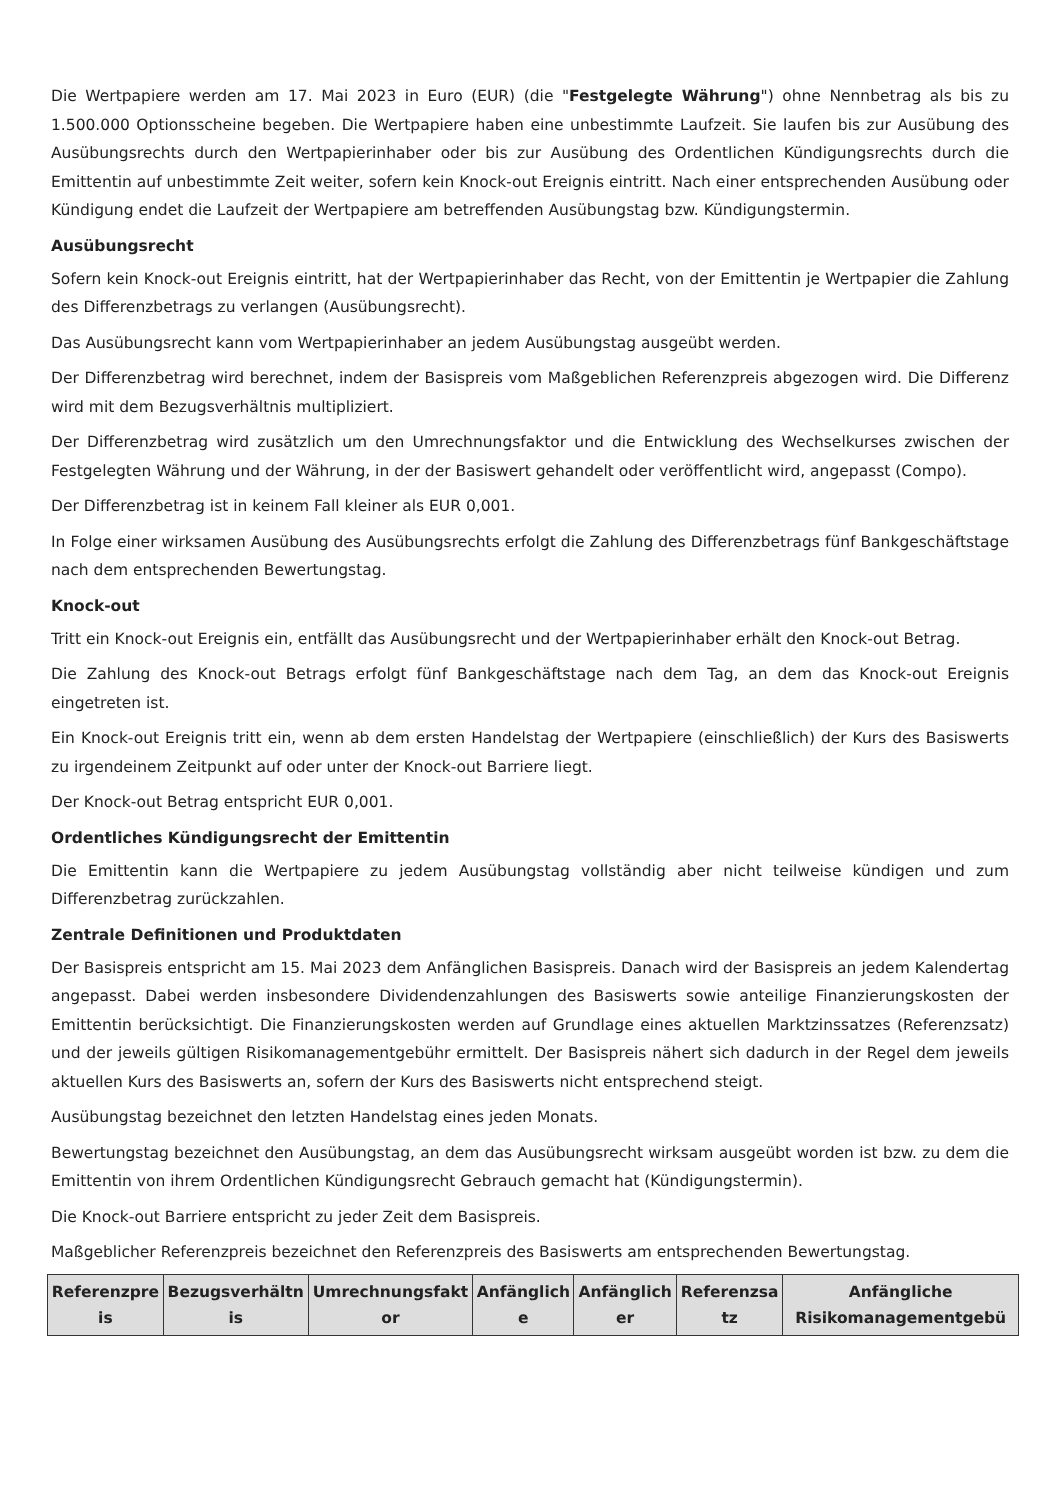Die Wertpapiere werden am 17. Mai 2023 in Euro (EUR) (die "Festgelegte Währung") ohne Nennbetrag als bis zu 1.500.000 Optionsscheine begeben. Die Wertpapiere haben eine unbestimmte Laufzeit. Sie laufen bis zur Ausübung des Ausübungsrechts durch den Wertpapierinhaber oder bis zur Ausübung des Ordentlichen Kündigungsrechts durch die Emittentin auf unbestimmte Zeit weiter, sofern kein Knock-out Ereignis eintritt. Nach einer entsprechenden Ausübung oder Kündigung endet die Laufzeit der Wertpapiere am betreffenden Ausübungstag bzw. Kündigungstermin.
Ausübungsrecht
Sofern kein Knock-out Ereignis eintritt, hat der Wertpapierinhaber das Recht, von der Emittentin je Wertpapier die Zahlung des Differenzbetrags zu verlangen (Ausübungsrecht).
Das Ausübungsrecht kann vom Wertpapierinhaber an jedem Ausübungstag ausgeübt werden.
Der Differenzbetrag wird berechnet, indem der Basispreis vom Maßgeblichen Referenzpreis abgezogen wird. Die Differenz wird mit dem Bezugsverhältnis multipliziert.
Der Differenzbetrag wird zusätzlich um den Umrechnungsfaktor und die Entwicklung des Wechselkurses zwischen der Festgelegten Währung und der Währung, in der der Basiswert gehandelt oder veröffentlicht wird, angepasst (Compo).
Der Differenzbetrag ist in keinem Fall kleiner als EUR 0,001.
In Folge einer wirksamen Ausübung des Ausübungsrechts erfolgt die Zahlung des Differenzbetrags fünf Bankgeschäftstage nach dem entsprechenden Bewertungstag.
Knock-out
Tritt ein Knock-out Ereignis ein, entfällt das Ausübungsrecht und der Wertpapierinhaber erhält den Knock-out Betrag.
Die Zahlung des Knock-out Betrags erfolgt fünf Bankgeschäftstage nach dem Tag, an dem das Knock-out Ereignis eingetreten ist.
Ein Knock-out Ereignis tritt ein, wenn ab dem ersten Handelstag der Wertpapiere (einschließlich) der Kurs des Basiswerts zu irgendeinem Zeitpunkt auf oder unter der Knock-out Barriere liegt.
Der Knock-out Betrag entspricht EUR 0,001.
Ordentliches Kündigungsrecht der Emittentin
Die Emittentin kann die Wertpapiere zu jedem Ausübungstag vollständig aber nicht teilweise kündigen und zum Differenzbetrag zurückzahlen.
Zentrale Definitionen und Produktdaten
Der Basispreis entspricht am 15. Mai 2023 dem Anfänglichen Basispreis. Danach wird der Basispreis an jedem Kalendertag angepasst. Dabei werden insbesondere Dividendenzahlungen des Basiswerts sowie anteilige Finanzierungskosten der Emittentin berücksichtigt. Die Finanzierungskosten werden auf Grundlage eines aktuellen Marktzinssatzes (Referenzsatz) und der jeweils gültigen Risikomanagementgebühr ermittelt. Der Basispreis nähert sich dadurch in der Regel dem jeweils aktuellen Kurs des Basiswerts an, sofern der Kurs des Basiswerts nicht entsprechend steigt.
Ausübungstag bezeichnet den letzten Handelstag eines jeden Monats.
Bewertungstag bezeichnet den Ausübungstag, an dem das Ausübungsrecht wirksam ausgeübt worden ist bzw. zu dem die Emittentin von ihrem Ordentlichen Kündigungsrecht Gebrauch gemacht hat (Kündigungstermin).
Die Knock-out Barriere entspricht zu jeder Zeit dem Basispreis.
Maßgeblicher Referenzpreis bezeichnet den Referenzpreis des Basiswerts am entsprechenden Bewertungstag.
| Referenzpre is | Bezugsverhältn is | Umrechnungsfakt or | Anfänglich e | Anfänglich er | Referenzsa tz | Anfängliche Risikomanagementgebü |
| --- | --- | --- | --- | --- | --- | --- |